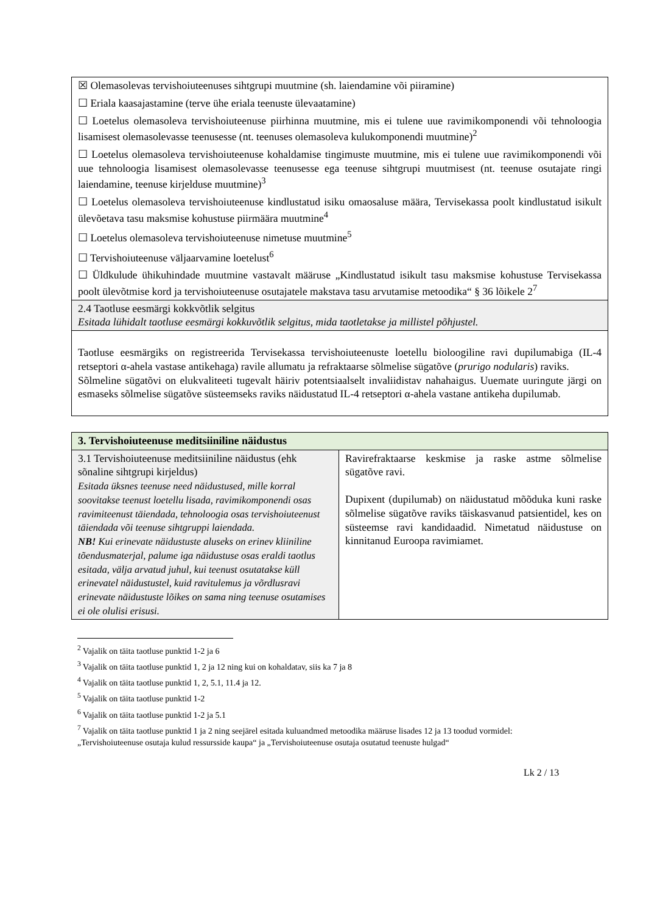| ☒ Olemasolevas tervishoiuteenuses sihtgrupi muutmine (sh. laiendamine või piiramine) ☐ Eriala kaasajastamine (terve ühe eriala teenuste ülevaatamine) ☐ Loetelus olemasoleva tervishoiuteenuse piirhinna muutmine, mis ei tulene uue ravimikomponendi või tehnoloogia lisamisest olemasolevasse teenusesse (nt. teenuses olemasoleva kulukomponendi muutmine)<sup>2</sup> ☐ Loetelus olemasoleva tervishoiuteenuse kohaldamise tingimuste muutmine, mis ei tulene uue ravimikomponendi või uue tehnoloogia lisamisest olemasolevasse teenusesse ega teenuse sihtgrupi muutmisest (nt. teenuse osutajate ringi laiendamine, teenuse kirjelduse muutmine)<sup>3</sup> ☐ Loetelus olemasoleva tervishoiuteenuse kindlustatud isiku omaosaluse määra, Tervisekassa poolt kindlustatud isikult ülevõetava tasu maksmise kohustuse piirmäära muutmine<sup>4</sup> ☐ Loetelus olemasoleva tervishoiuteenuse nimetuse muutmine<sup>5</sup> ☐ Tervishoiuteenuse väljaarvamine loetelust<sup>6</sup> ☐ Üldkulude ühikuhindade muutmine vastavalt määruse „Kindlustatud isikult tasu maksmise kohustuse Tervisekassa poolt ülevõtmise kord ja tervishoiuteenuse osutajatele makstava tasu arvutamise metoodika“ § 36 lõikele 2<sup>7</sup> |
| 2.4 Taotluse eesmärgi kokkvõtlik selgitus Esitada lühidalt taotluse eesmärgi kokkuvõtlik selgitus, mida taotletakse ja millistel põhjustel. |
| Taotluse eesmärgiks on registreerida Tervisekassa tervishoiuteenuste loetellu bioloogiline ravi dupilumabiga (IL-4 retseptori α-ahela vastase antikehaga) ravile allumatu ja refraktaarse sõlmelise sügatõve ( prurigo nodularis ) raviks. Sõlmeline sügatõvi on elukvaliteeti tugevalt häiriv potentsiaalselt invaliidistav nahahaigus. Uuemate uuringute järgi on esmaseks sõlmelise sügatõve süsteemseks raviks näidustatud IL-4 retseptori α-ahela vastane antikeha dupilumab. |
| 3. Tervishoiuteenuse meditsiiniline näidustus | |
| 3.1 Tervishoiuteenuse meditsiiniline näidustus (ehk sõnaline sihtgrupi kirjeldus) Esitada üksnes teenuse need näidustused, mille korral soovitakse teenust loetellu lisada, ravimikomponendi osas ravimiteenust täiendada, tehnoloogia osas tervishoiuteenust täiendada või teenuse sihtgruppi laiendada. NB! Kui erinevate näidustuste aluseks on erinev kliiniline tõendusmaterjal, palume iga näidustuse osas eraldi taotlus esitada, välja arvatud juhul, kui teenust osutatakse küll erinevatel näidustustel, kuid ravitulemus ja võrdlusravi erinevate näidustuste lõikes on sama ning teenuse osutamises ei ole olulisi erisusi. | Ravirefraktaarse keskmise ja raske astme sõlmelise sügatõve ravi. Dupixent (dupilumab) on näidustatud mõõduka kuni raske sõlmelise sügatõve raviks täiskasvanud patsientidel, kes on süsteemse ravi kandidaadid. Nimetatud näidustuse on kinnitanud Euroopa ravimiamet. |
<sup>2</sup> Vajalik on täita taotluse punktid 1-2 ja 6
<sup>3</sup> Vajalik on täita taotluse punktid 1, 2 ja 12 ning kui on kohaldatav, siis ka 7 ja 8
<sup>4</sup> Vajalik on täita taotluse punktid 1, 2, 5.1, 11.4 ja 12.
<sup>5</sup> Vajalik on täita taotluse punktid 1-2
<sup>6</sup> Vajalik on täita taotluse punktid 1-2 ja 5.1
<sup>7</sup> Vajalik on täita taotluse punktid 1 ja 2 ning seejärel esitada kuluandmed metoodika määruse lisades 12 ja 13 toodud vormidel: „Tervishoiuteenuse osutaja kulud ressursside kaupa“ ja „Tervishoiuteenuse osutaja osutatud teenuste hulgad“
Lk 2 / 13